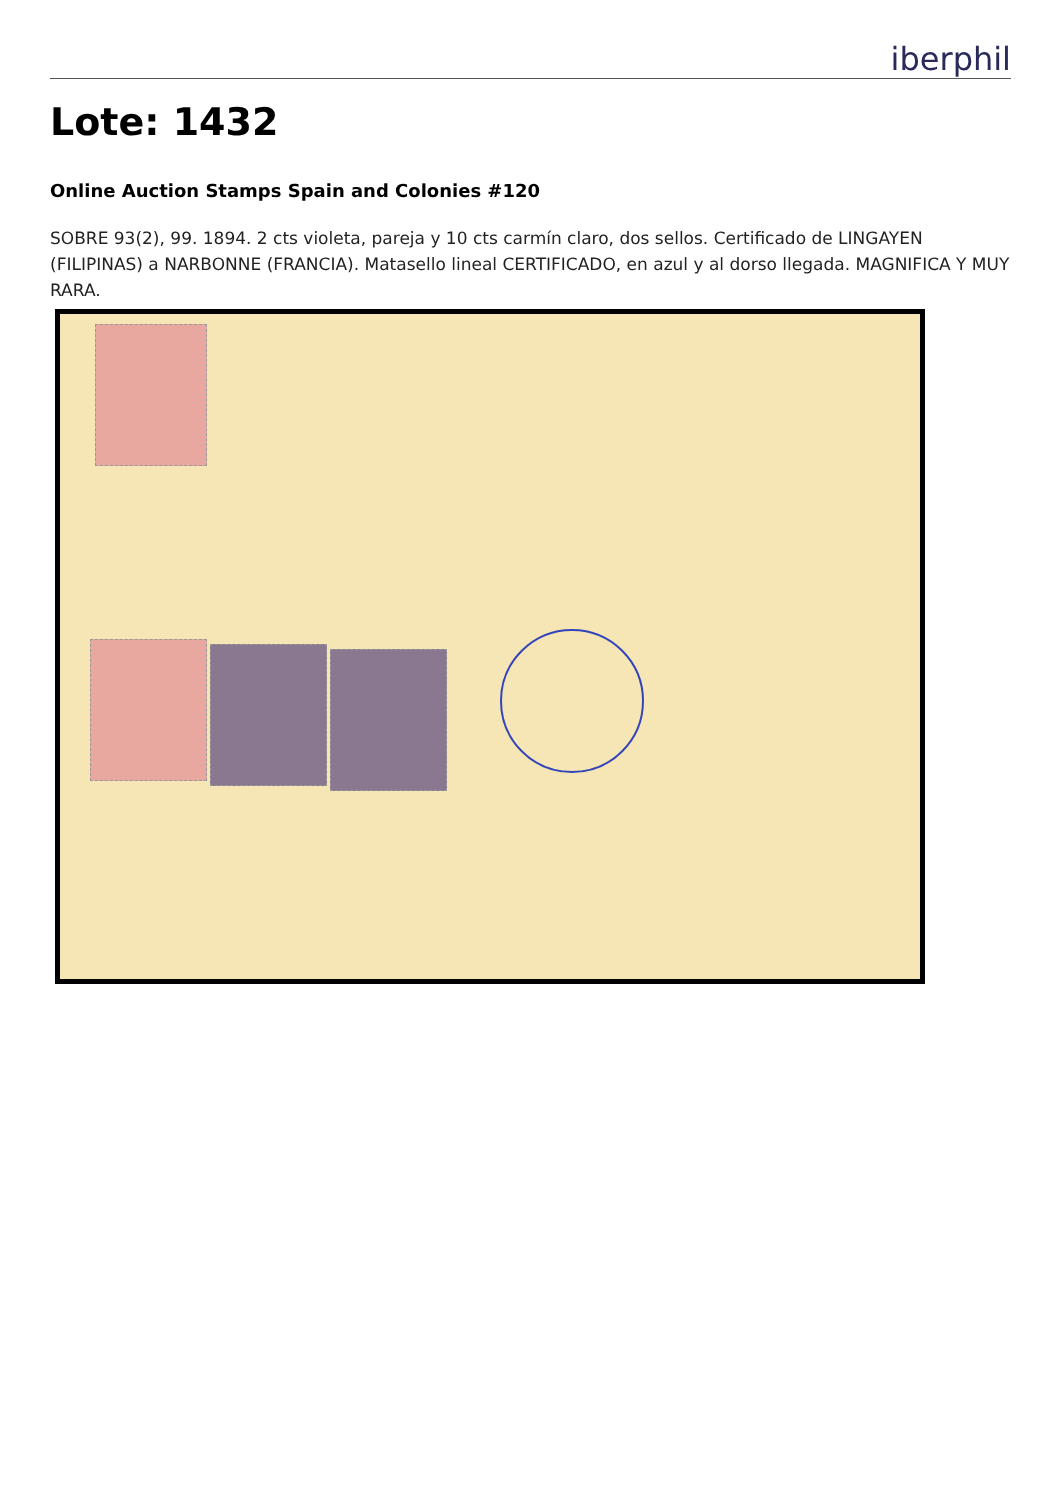iberphil
Lote: 1432
Online Auction Stamps Spain and Colonies #120
SOBRE 93(2), 99. 1894. 2 cts violeta, pareja y 10 cts carmín claro, dos sellos. Certificado de LINGAYEN (FILIPINAS) a NARBONNE (FRANCIA). Matasello lineal CERTIFICADO, en azul y al dorso llegada. MAGNIFICA Y MUY RARA.